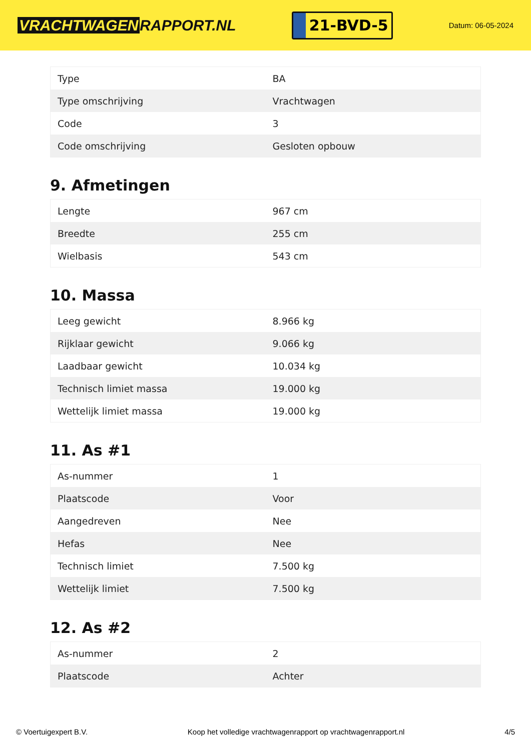VRACHTWAGEN RAPPORT.NL
21-BVD-5
Datum: 06-05-2024
| Type | BA |
| Type omschrijving | Vrachtwagen |
| Code | 3 |
| Code omschrijving | Gesloten opbouw |
9. Afmetingen
| Lengte | 967 cm |
| Breedte | 255 cm |
| Wielbasis | 543 cm |
10. Massa
| Leeg gewicht | 8.966 kg |
| Rijklaar gewicht | 9.066 kg |
| Laadbaar gewicht | 10.034 kg |
| Technisch limiet massa | 19.000 kg |
| Wettelijk limiet massa | 19.000 kg |
11. As #1
| As-nummer | 1 |
| Plaatscode | Voor |
| Aangedreven | Nee |
| Hefas | Nee |
| Technisch limiet | 7.500 kg |
| Wettelijk limiet | 7.500 kg |
12. As #2
| As-nummer | 2 |
| Plaatscode | Achter |
© Voertuigexpert B.V. Koop het volledige vrachtwagenrapport op vrachtwagenrapport.nl 4/5